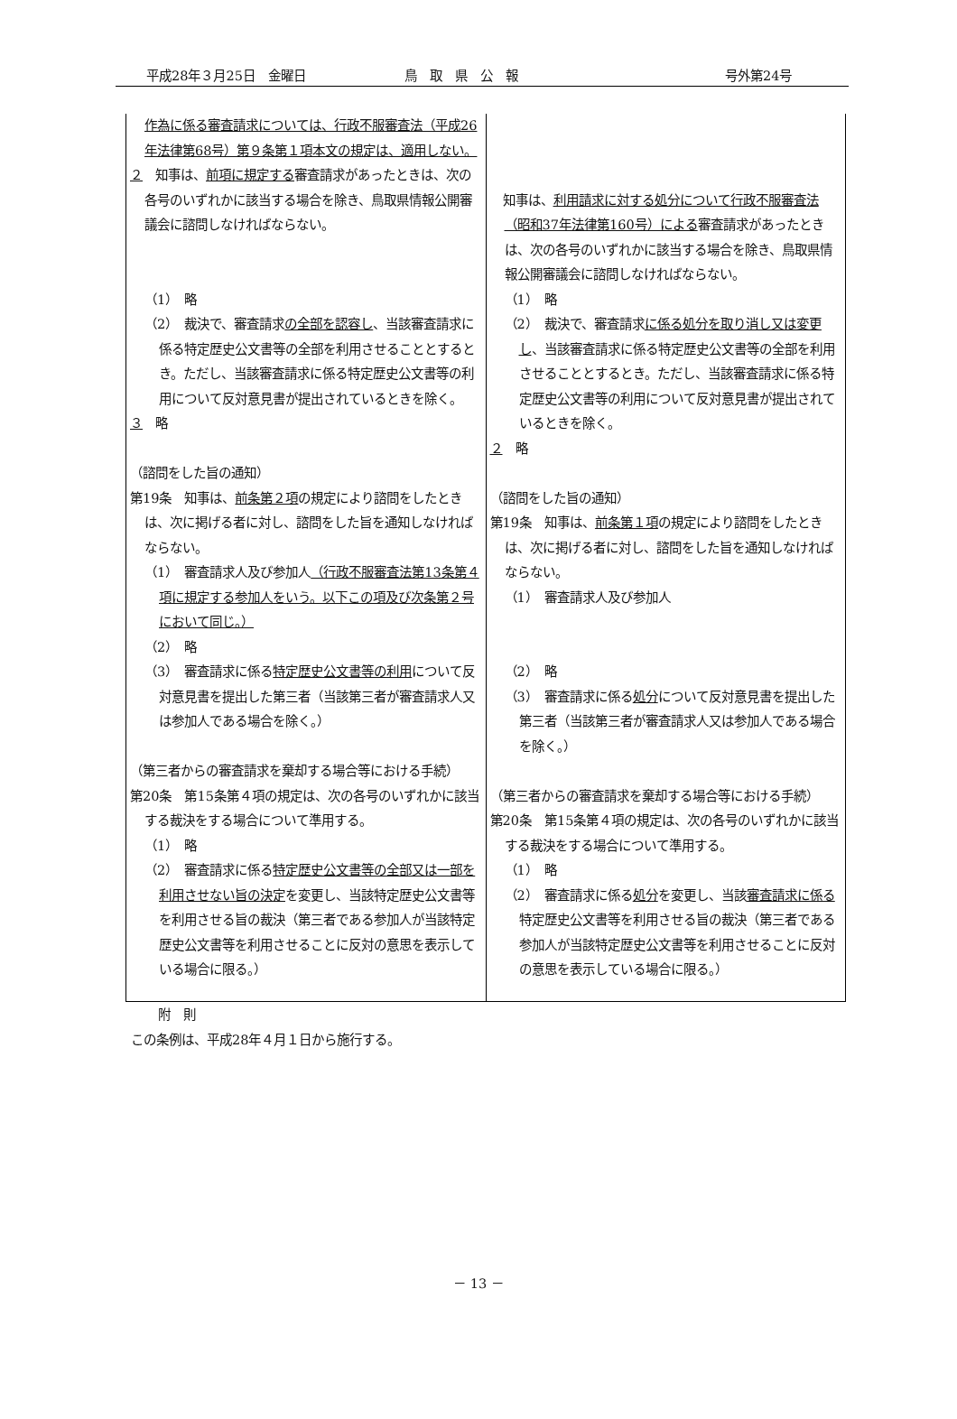平成28年３月25日　金曜日 鳥　取　県　公　報 号外第24号
| 作為に係る審査請求については、行政不服審査法（平成26年法律第68号）第９条第１項本文の規定は、適用しない。 ２ 知事は、 前項に規定する 審査請求があったときは、次の各号のいずれかに該当する場合を除き、鳥取県情報公開審議会に諮問しなければならない。 （1） 略 （2） 裁決で、審査請求 の全部を認容し 、当該審査請求に係る特定歴史公文書等の全部を利用させることとするとき。ただし、当該審査請求に係る特定歴史公文書等の利用について反対意見書が提出されているときを除く。 ３ 略 （諮問をした旨の通知） 第19条 知事は、 前条第２項 の規定により諮問をしたときは、次に掲げる者に対し、諮問をした旨を通知しなければならない。 （1） 審査請求人及び参加人 （行政不服審査法第13条第４項に規定する参加人をいう。以下この項及び次条第２号において同じ。） （2） 略 （3） 審査請求に係る 特定歴史公文書等の利用 について反対意見書を提出した第三者（当該第三者が審査請求人又は参加人である場合を除く。） （第三者からの審査請求を棄却する場合等における手続） 第20条 第15条第４項の規定は、次の各号のいずれかに該当する裁決をする場合について準用する。 （1） 略 （2） 審査請求に係る 特定歴史公文書等の全部又は一部を利用させない旨の決定 を変更し、当該特定歴史公文書等を利用させる旨の裁決（第三者である参加人が当該特定歴史公文書等を利用させることに反対の意思を表示している場合に限る。） | 知事は、 利用請求に対する処分について行政不服審査法（昭和37年法律第160号）による 審査請求があったときは、次の各号のいずれかに該当する場合を除き、鳥取県情報公開審議会に諮問しなければならない。 （1） 略 （2） 裁決で、審査請求 に係る処分を取り消し又は変更し 、当該審査請求に係る特定歴史公文書等の全部を利用させることとするとき。ただし、当該審査請求に係る特定歴史公文書等の利用について反対意見書が提出されているときを除く。 ２ 略 （諮問をした旨の通知） 第19条 知事は、 前条第１項 の規定により諮問をしたときは、次に掲げる者に対し、諮問をした旨を通知しなければならない。 （1） 審査請求人及び参加人 （2） 略 （3） 審査請求に係る 処分 について反対意見書を提出した第三者（当該第三者が審査請求人又は参加人である場合を除く。） （第三者からの審査請求を棄却する場合等における手続） 第20条 第15条第４項の規定は、次の各号のいずれかに該当する裁決をする場合について準用する。 （1） 略 （2） 審査請求に係る 処分 を変更し、当該 審査請求に係る 特定歴史公文書等を利用させる旨の裁決（第三者である参加人が当該特定歴史公文書等を利用させることに反対の意思を表示している場合に限る。） |
附　則
この条例は、平成28年４月１日から施行する。
－ 13 －